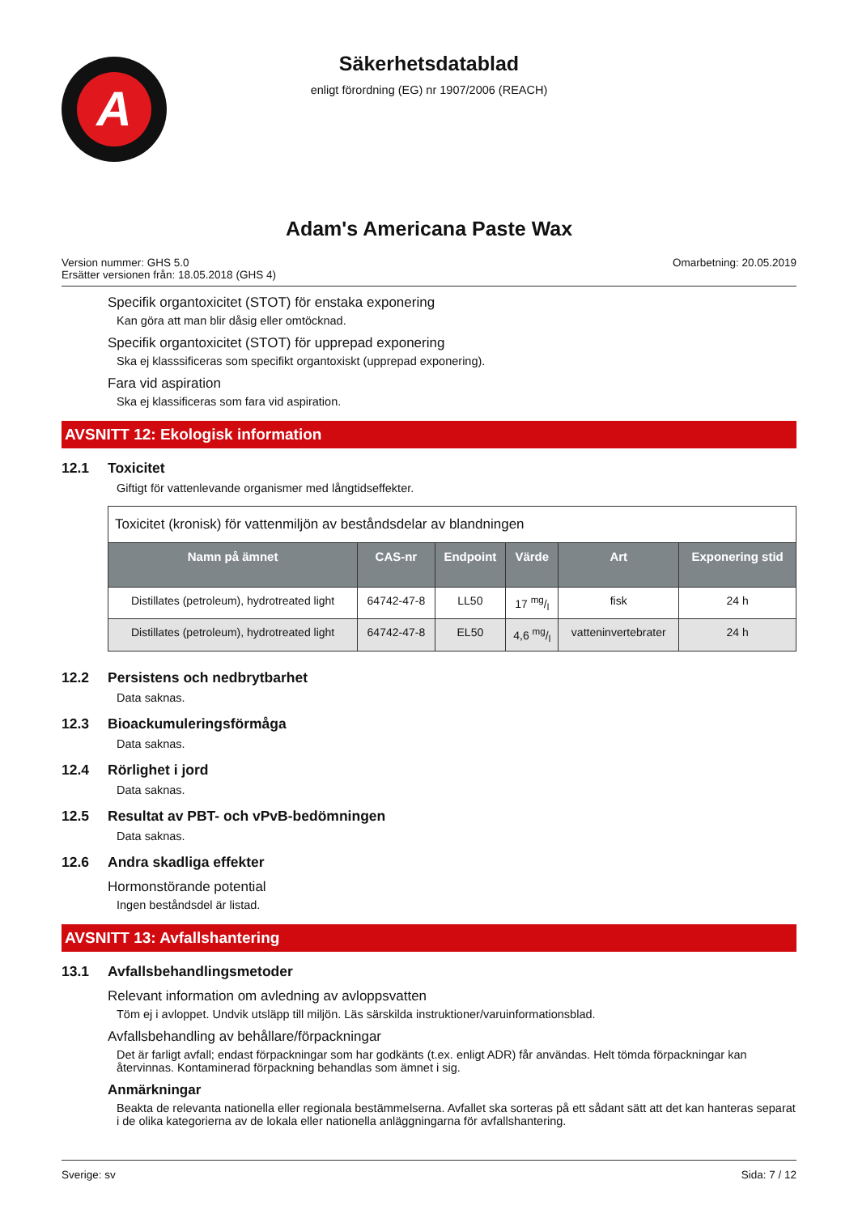A
Säkerhetsdatablad
enligt förordning (EG) nr 1907/2006 (REACH)
Adam's Americana Paste Wax
Version nummer: GHS 5.0
Ersätter versionen från: 18.05.2018 (GHS 4)
Omarbetning: 20.05.2019
Specifik organtoxicitet (STOT) för enstaka exponering
Kan göra att man blir dåsig eller omtöcknad.
Specifik organtoxicitet (STOT) för upprepad exponering
Ska ej klasssificeras som specifikt organtoxiskt (upprepad exponering).
Fara vid aspiration
Ska ej klassificeras som fara vid aspiration.
AVSNITT 12: Ekologisk information
12.1 Toxicitet
Giftigt för vattenlevande organismer med långtidseffekter.
| Toxicitet (kronisk) för vattenmiljön av beståndsdelar av blandningen | | | | | |
| Namn på ämnet | CAS-nr | Endpoint | Värde | Art | Exponering stid |
| Distillates (petroleum), hydrotreated light | 64742-47-8 | LL50 | 17 mg/l | fisk | 24 h |
| Distillates (petroleum), hydrotreated light | 64742-47-8 | EL50 | 4,6 mg/l | vatteninvertebrater | 24 h |
12.2 Persistens och nedbrytbarhet
Data saknas.
12.3 Bioackumuleringsförmåga
Data saknas.
12.4 Rörlighet i jord
Data saknas.
12.5 Resultat av PBT- och vPvB-bedömningen
Data saknas.
12.6 Andra skadliga effekter
Hormonstörande potential
Ingen beståndsdel är listad.
AVSNITT 13: Avfallshantering
13.1 Avfallsbehandlingsmetoder
Relevant information om avledning av avloppsvatten
Töm ej i avloppet. Undvik utsläpp till miljön. Läs särskilda instruktioner/varuinformationsblad.
Avfallsbehandling av behållare/förpackningar
Det är farligt avfall; endast förpackningar som har godkänts (t.ex. enligt ADR) får användas. Helt tömda förpackningar kan återvinnas. Kontaminerad förpackning behandlas som ämnet i sig.
Anmärkningar
Beakta de relevanta nationella eller regionala bestämmelserna. Avfallet ska sorteras på ett sådant sätt att det kan hanteras separat i de olika kategorierna av de lokala eller nationella anläggningarna för avfallshantering.
Sverige: sv Sida: 7 / 12